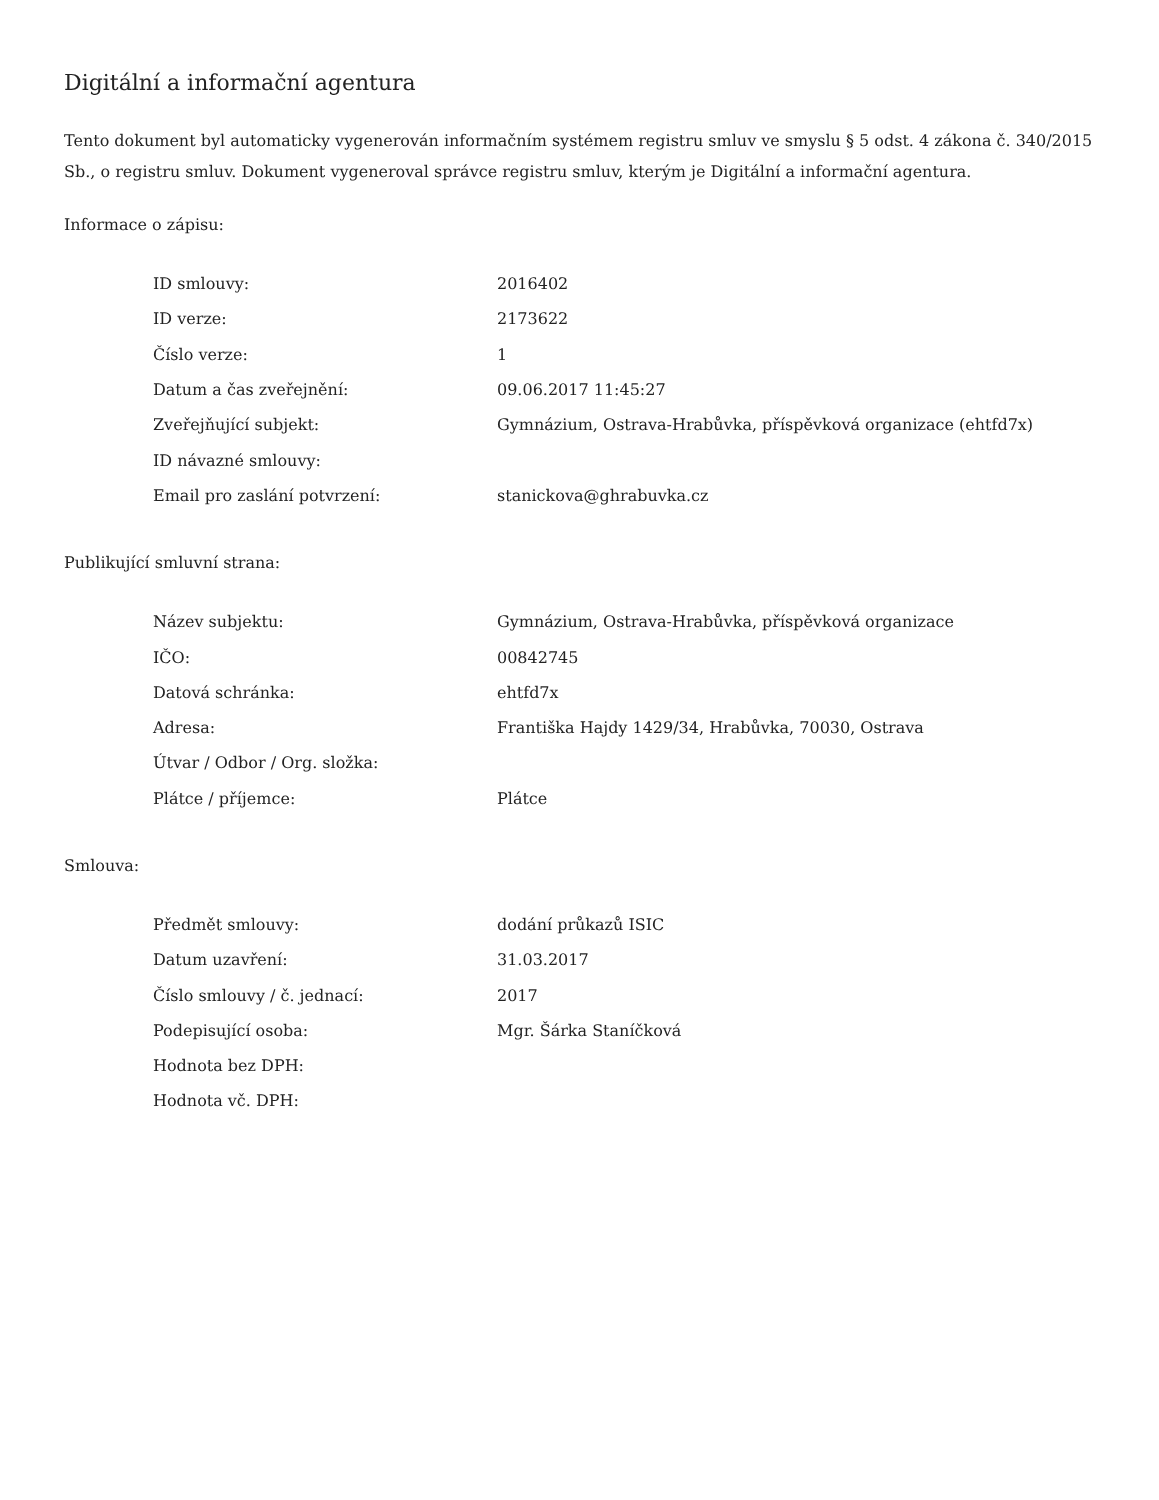Digitální a informační agentura
Tento dokument byl automaticky vygenerován informačním systémem registru smluv ve smyslu § 5 odst. 4 zákona č. 340/2015 Sb., o registru smluv. Dokument vygeneroval správce registru smluv, kterým je Digitální a informační agentura.
Informace o zápisu:
| ID smlouvy: | 2016402 |
| ID verze: | 2173622 |
| Číslo verze: | 1 |
| Datum a čas zveřejnění: | 09.06.2017 11:45:27 |
| Zveřejňující subjekt: | Gymnázium, Ostrava-Hrabůvka, příspěvková organizace (ehtfd7x) |
| ID návazné smlouvy: | |
| Email pro zaslání potvrzení: | stanickova@ghrabuvka.cz |
Publikující smluvní strana:
| Název subjektu: | Gymnázium, Ostrava-Hrabůvka, příspěvková organizace |
| IČO: | 00842745 |
| Datová schránka: | ehtfd7x |
| Adresa: | Františka Hajdy 1429/34, Hrabůvka, 70030, Ostrava |
| Útvar / Odbor / Org. složka: | |
| Plátce / příjemce: | Plátce |
Smlouva:
| Předmět smlouvy: | dodání průkazů ISIC |
| Datum uzavření: | 31.03.2017 |
| Číslo smlouvy / č. jednací: | 2017 |
| Podepisující osoba: | Mgr. Šárka Staníčková |
| Hodnota bez DPH: | |
| Hodnota vč. DPH: | |